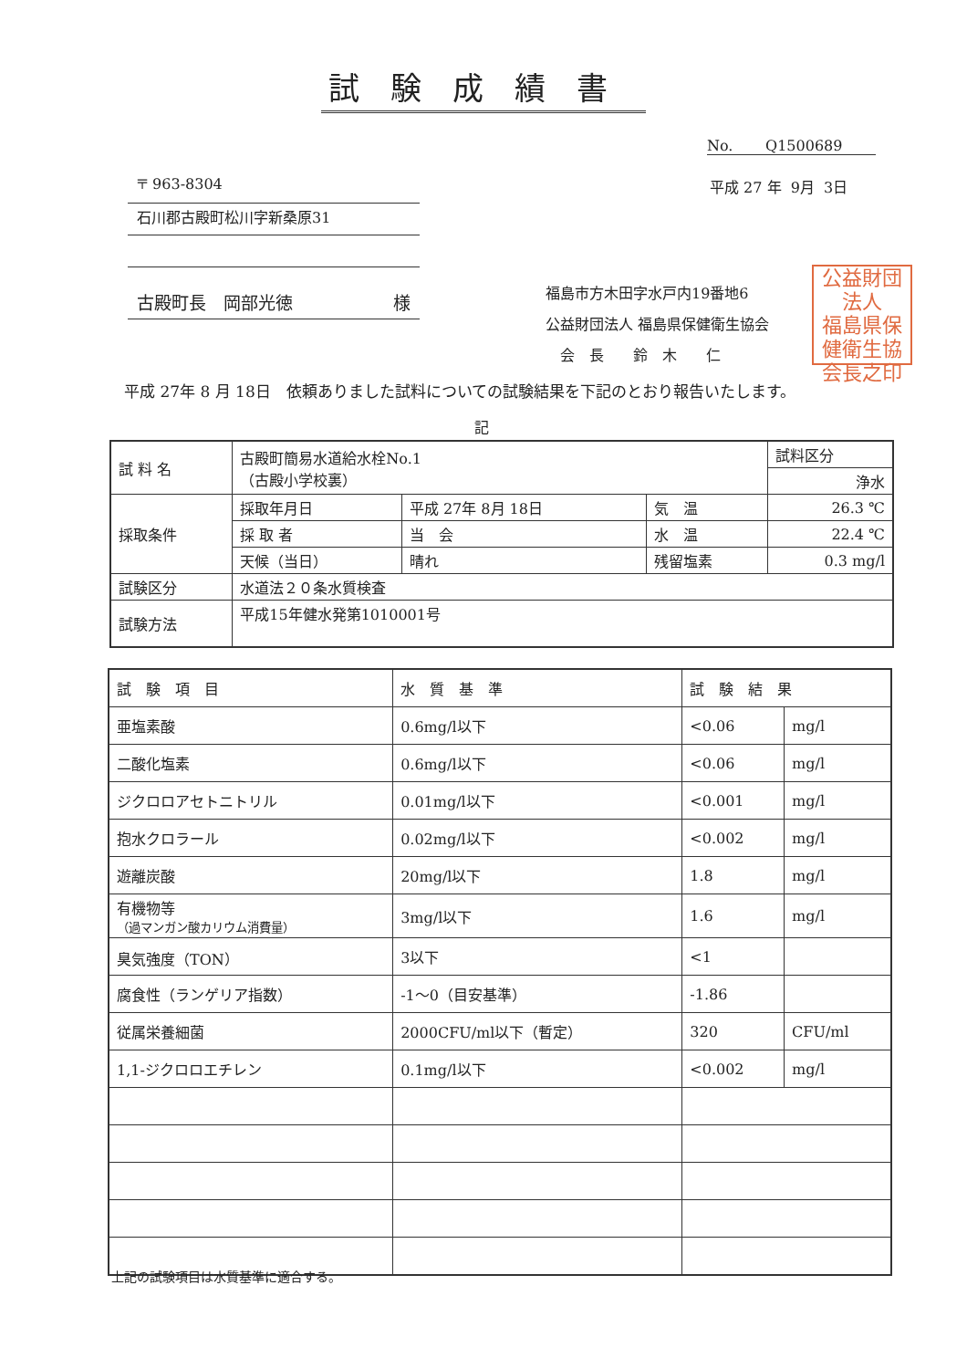試験成績書
No. Q1500689
平成 27 年 9月 3日
〒 963-8304
石川郡古殿町松川字新桑原31
古殿町長　岡部光徳 様
福島市方木田字水戸内19番地6
公益財団法人 福島県保健衛生協会
　会　長　　鈴　木　　仁
公益財団法人
福島県保
健衛生協
会長之印
平成 27年 8 月 18日　依頼ありました試料についての試験結果を下記のとおり報告いたします。
記
| 試 料 名 | 古殿町簡易水道給水栓No.1 （古殿小学校裏） | | | 試料区分 |
| | | | | 浄水 |
| 採取条件 | 採取年月日 | 平成 27年 8月 18日 | 気 温 | 26.3 ℃ |
| | 採 取 者 | 当 会 | 水 温 | 22.4 ℃ |
| | 天候（当日） | 晴れ | 残留塩素 | 0.3 mg/l |
| 試験区分 | 水道法２０条水質検査 | | | |
| 試験方法 | 平成15年健水発第1010001号 | | | |
| 試 験 項 目 | 水 質 基 準 | 試 験 結 果 | |
| --- | --- | --- | --- |
| 亜塩素酸 | 0.6mg/l以下 | <0.06 | mg/l |
| 二酸化塩素 | 0.6mg/l以下 | <0.06 | mg/l |
| ジクロロアセトニトリル | 0.01mg/l以下 | <0.001 | mg/l |
| 抱水クロラール | 0.02mg/l以下 | <0.002 | mg/l |
| 遊離炭酸 | 20mg/l以下 | 1.8 | mg/l |
| 有機物等 （過マンガン酸カリウム消費量） | 3mg/l以下 | 1.6 | mg/l |
| 臭気強度（TON） | 3以下 | <1 | |
| 腐食性（ランゲリア指数） | -1～0（目安基準） | -1.86 | |
| 従属栄養細菌 | 2000CFU/ml以下（暫定） | 320 | CFU/ml |
| 1,1-ジクロロエチレン | 0.1mg/l以下 | <0.002 | mg/l |
上記の試験項目は水質基準に適合する。